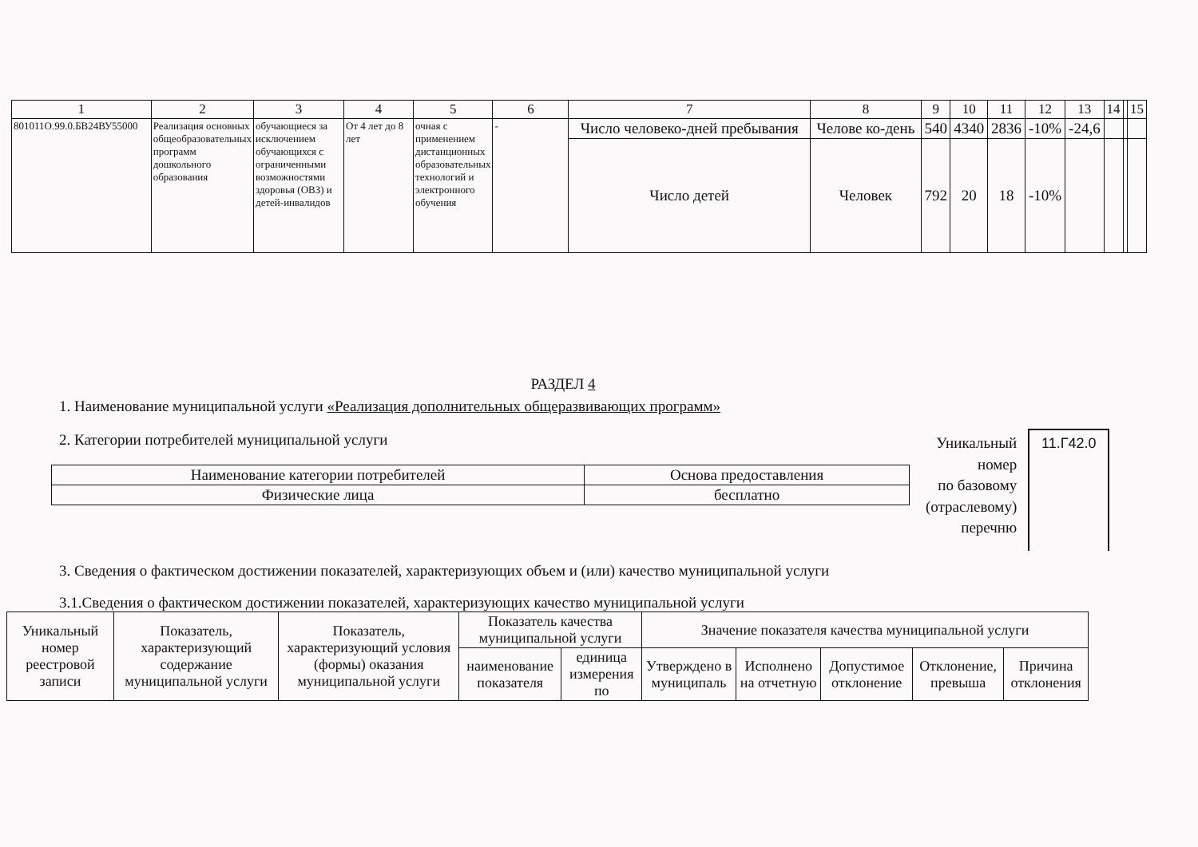| 1 | 2 | 3 | 4 | 5 | 6 | 7 | 8 | 9 | 10 | 11 | 12 | 13 | 14 | | 15 |
| --- | --- | --- | --- | --- | --- | --- | --- | --- | --- | --- | --- | --- | --- | --- | --- |
| 801011О.99.0.БВ24ВУ55000 | Реализация основных общеобразовательных программ дошкольного образования | обучающиеся за исключением обучающихся с ограниченными возможностями здоровья (ОВЗ) и детей-инвалидов | От 4 лет до 8 лет | очная с применением дистанционных образовательных технологий и электронного обучения | - | Число человеко-дней пребывания | Челове ко-день | 540 | 4340 | 2836 | -10% | -24,6 | | | |
| | | | | | | Число детей | Человек | 792 | 20 | 18 | -10% | | | | |
РАЗДЕЛ 4
1. Наименование муниципальной услуги «Реализация дополнительных общеразвивающих программ»
2. Категории потребителей муниципальной услуги
| Наименование категории потребителей | Основа предоставления |
| --- | --- |
| Физические лица | бесплатно |
Уникальный
номер
по базовому
(отраслевому)
перечню
11.Г42.0
3. Сведения о фактическом достижении показателей, характеризующих объем и (или) качество муниципальной услуги
3.1.Сведения о фактическом достижении показателей, характеризующих качество муниципальной услуги
| Уникальный номер реестровой записи | Показатель, характеризующий содержание муниципальной услуги | Показатель, характеризующий условия (формы) оказания муниципальной услуги | Показатель качества муниципальной услуги | | Значение показателя качества муниципальной услуги | | | | |
| --- | --- | --- | --- | --- | --- | --- | --- | --- | --- |
| | | | наименование показателя | единица измерения по | Утверждено в муниципаль | Исполнено на отчетную | Допустимое отклонение | Отклонение, превыша | Причина отклонения |